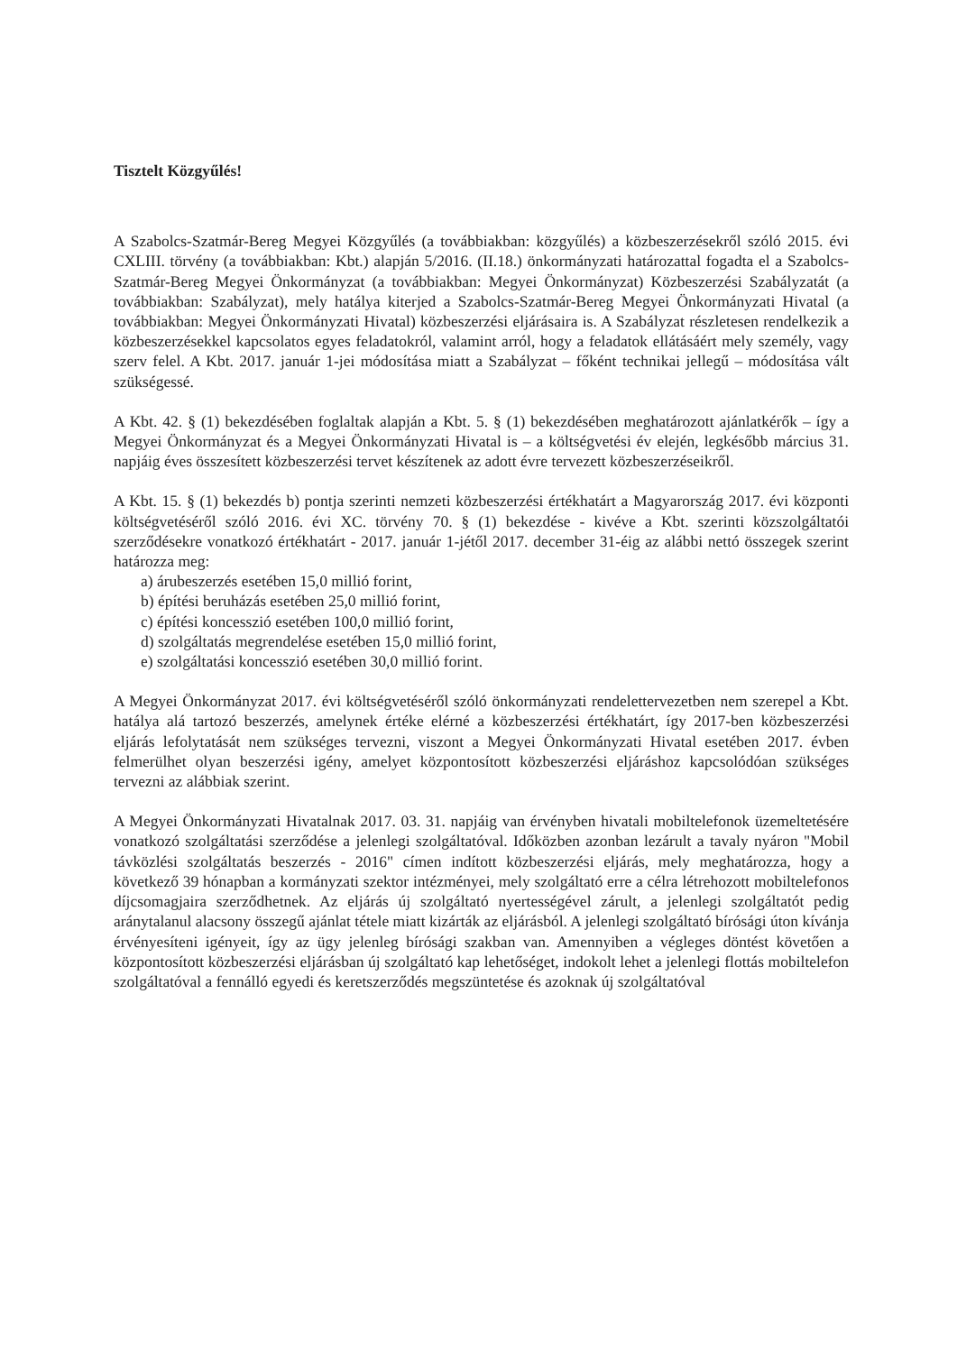Tisztelt Közgyűlés!
A Szabolcs-Szatmár-Bereg Megyei Közgyűlés (a továbbiakban: közgyűlés) a közbeszerzésekről szóló 2015. évi CXLIII. törvény (a továbbiakban: Kbt.) alapján 5/2016. (II.18.) önkormányzati határozattal fogadta el a Szabolcs-Szatmár-Bereg Megyei Önkormányzat (a továbbiakban: Megyei Önkormányzat) Közbeszerzési Szabályzatát (a továbbiakban: Szabályzat), mely hatálya kiterjed a Szabolcs-Szatmár-Bereg Megyei Önkormányzati Hivatal (a továbbiakban: Megyei Önkormányzati Hivatal) közbeszerzési eljárásaira is. A Szabályzat részletesen rendelkezik a közbeszerzésekkel kapcsolatos egyes feladatokról, valamint arról, hogy a feladatok ellátásáért mely személy, vagy szerv felel. A Kbt. 2017. január 1-jei módosítása miatt a Szabályzat – főként technikai jellegű – módosítása vált szükségessé.
A Kbt. 42. § (1) bekezdésében foglaltak alapján a Kbt. 5. § (1) bekezdésében meghatározott ajánlatkérők – így a Megyei Önkormányzat és a Megyei Önkormányzati Hivatal is – a költségvetési év elején, legkésőbb március 31. napjáig éves összesített közbeszerzési tervet készítenek az adott évre tervezett közbeszerzéseikről.
A Kbt. 15. § (1) bekezdés b) pontja szerinti nemzeti közbeszerzési értékhatárt a Magyarország 2017. évi központi költségvetéséről szóló 2016. évi XC. törvény 70. § (1) bekezdése - kivéve a Kbt. szerinti közszolgáltatói szerződésekre vonatkozó értékhatárt - 2017. január 1-jétől 2017. december 31-éig az alábbi nettó összegek szerint határozza meg:
a) árubeszerzés esetében 15,0 millió forint,
b) építési beruházás esetében 25,0 millió forint,
c) építési koncesszió esetében 100,0 millió forint,
d) szolgáltatás megrendelése esetében 15,0 millió forint,
e) szolgáltatási koncesszió esetében 30,0 millió forint.
A Megyei Önkormányzat 2017. évi költségvetéséről szóló önkormányzati rendelettervezetben nem szerepel a Kbt. hatálya alá tartozó beszerzés, amelynek értéke elérné a közbeszerzési értékhatárt, így 2017-ben közbeszerzési eljárás lefolytatását nem szükséges tervezni, viszont a Megyei Önkormányzati Hivatal esetében 2017. évben felmerülhet olyan beszerzési igény, amelyet központosított közbeszerzési eljáráshoz kapcsolódóan szükséges tervezni az alábbiak szerint.
A Megyei Önkormányzati Hivatalnak 2017. 03. 31. napjáig van érvényben hivatali mobiltelefonok üzemeltetésére vonatkozó szolgáltatási szerződése a jelenlegi szolgáltatóval. Időközben azonban lezárult a tavaly nyáron "Mobil távközlési szolgáltatás beszerzés - 2016" címen indított közbeszerzési eljárás, mely meghatározza, hogy a következő 39 hónapban a kormányzati szektor intézményei, mely szolgáltató erre a célra létrehozott mobiltelefonos díjcsomagjaira szerződhetnek. Az eljárás új szolgáltató nyertességével zárult, a jelenlegi szolgáltatót pedig aránytalanul alacsony összegű ajánlat tétele miatt kizárták az eljárásból. A jelenlegi szolgáltató bírósági úton kívánja érvényesíteni igényeit, így az ügy jelenleg bírósági szakban van. Amennyiben a végleges döntést követően a központosított közbeszerzési eljárásban új szolgáltató kap lehetőséget, indokolt lehet a jelenlegi flottás mobiltelefon szolgáltatóval a fennálló egyedi és keretszerződés megszüntetése és azoknak új szolgáltatóval